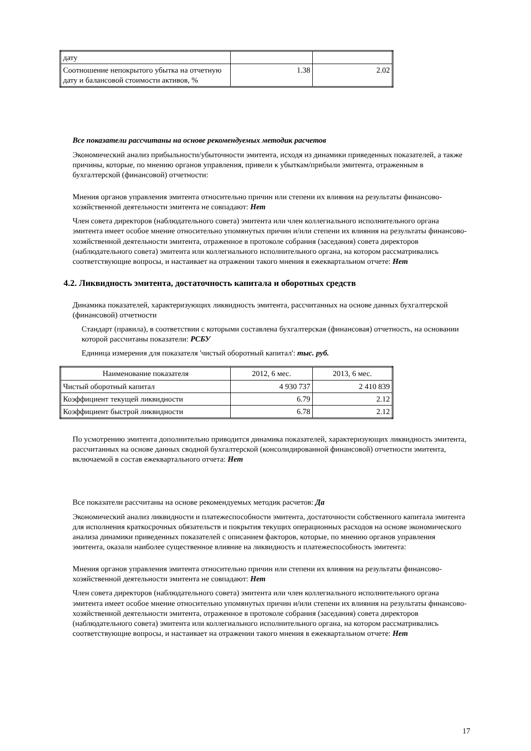| дату | | |
| Соотношение непокрытого убытка на отчетную дату и балансовой стоимости активов, % | 1.38 | 2.02 |
Все показатели рассчитаны на основе рекомендуемых методик расчетов
Экономический анализ прибыльности/убыточности эмитента, исходя из динамики приведенных показателей, а также причины, которые, по мнению органов управления, привели к убыткам/прибыли эмитента, отраженным в бухгалтерской (финансовой) отчетности:
Мнения органов управления эмитента относительно причин или степени их влияния на результаты финансово-хозяйственной деятельности эмитента не совпадают: Нет
Член совета директоров (наблюдательного совета) эмитента или член коллегиального исполнительного органа эмитента имеет особое мнение относительно упомянутых причин и/или степени их влияния на результаты финансово-хозяйственной деятельности эмитента, отраженное в протоколе собрания (заседания) совета директоров (наблюдательного совета) эмитента или коллегиального исполнительного органа, на котором рассматривались соответствующие вопросы, и настаивает на отражении такого мнения в ежеквартальном отчете: Нет
4.2. Ликвидность эмитента, достаточность капитала и оборотных средств
Динамика показателей, характеризующих ликвидность эмитента, рассчитанных на основе данных бухгалтерской (финансовой) отчетности
Стандарт (правила), в соответствии с которыми составлена бухгалтерская (финансовая) отчетность, на основании которой рассчитаны показатели: РСБУ
Единица измерения для показателя 'чистый оборотный капитал': тыс. руб.
| Наименование показателя | 2012, 6 мес. | 2013, 6 мес. |
| --- | --- | --- |
| Чистый оборотный капитал | 4 930 737 | 2 410 839 |
| Коэффициент текущей ликвидности | 6.79 | 2.12 |
| Коэффициент быстрой ликвидности | 6.78 | 2.12 |
По усмотрению эмитента дополнительно приводится динамика показателей, характеризующих ликвидность эмитента, рассчитанных на основе данных сводной бухгалтерской (консолидированной финансовой) отчетности эмитента, включаемой в состав ежеквартального отчета: Нет
Все показатели рассчитаны на основе рекомендуемых методик расчетов: Да
Экономический анализ ликвидности и платежеспособности эмитента, достаточности собственного капитала эмитента для исполнения краткосрочных обязательств и покрытия текущих операционных расходов на основе экономического анализа динамики приведенных показателей с описанием факторов, которые, по мнению органов управления эмитента, оказали наиболее существенное влияние на ликвидность и платежеспособность эмитента:
Мнения органов управления эмитента относительно причин или степени их влияния на результаты финансово-хозяйственной деятельности эмитента не совпадают: Нет
Член совета директоров (наблюдательного совета) эмитента или член коллегиального исполнительного органа эмитента имеет особое мнение относительно упомянутых причин и/или степени их влияния на результаты финансово-хозяйственной деятельности эмитента, отраженное в протоколе собрания (заседания) совета директоров (наблюдательного совета) эмитента или коллегиального исполнительного органа, на котором рассматривались соответствующие вопросы, и настаивает на отражении такого мнения в ежеквартальном отчете: Нет
17